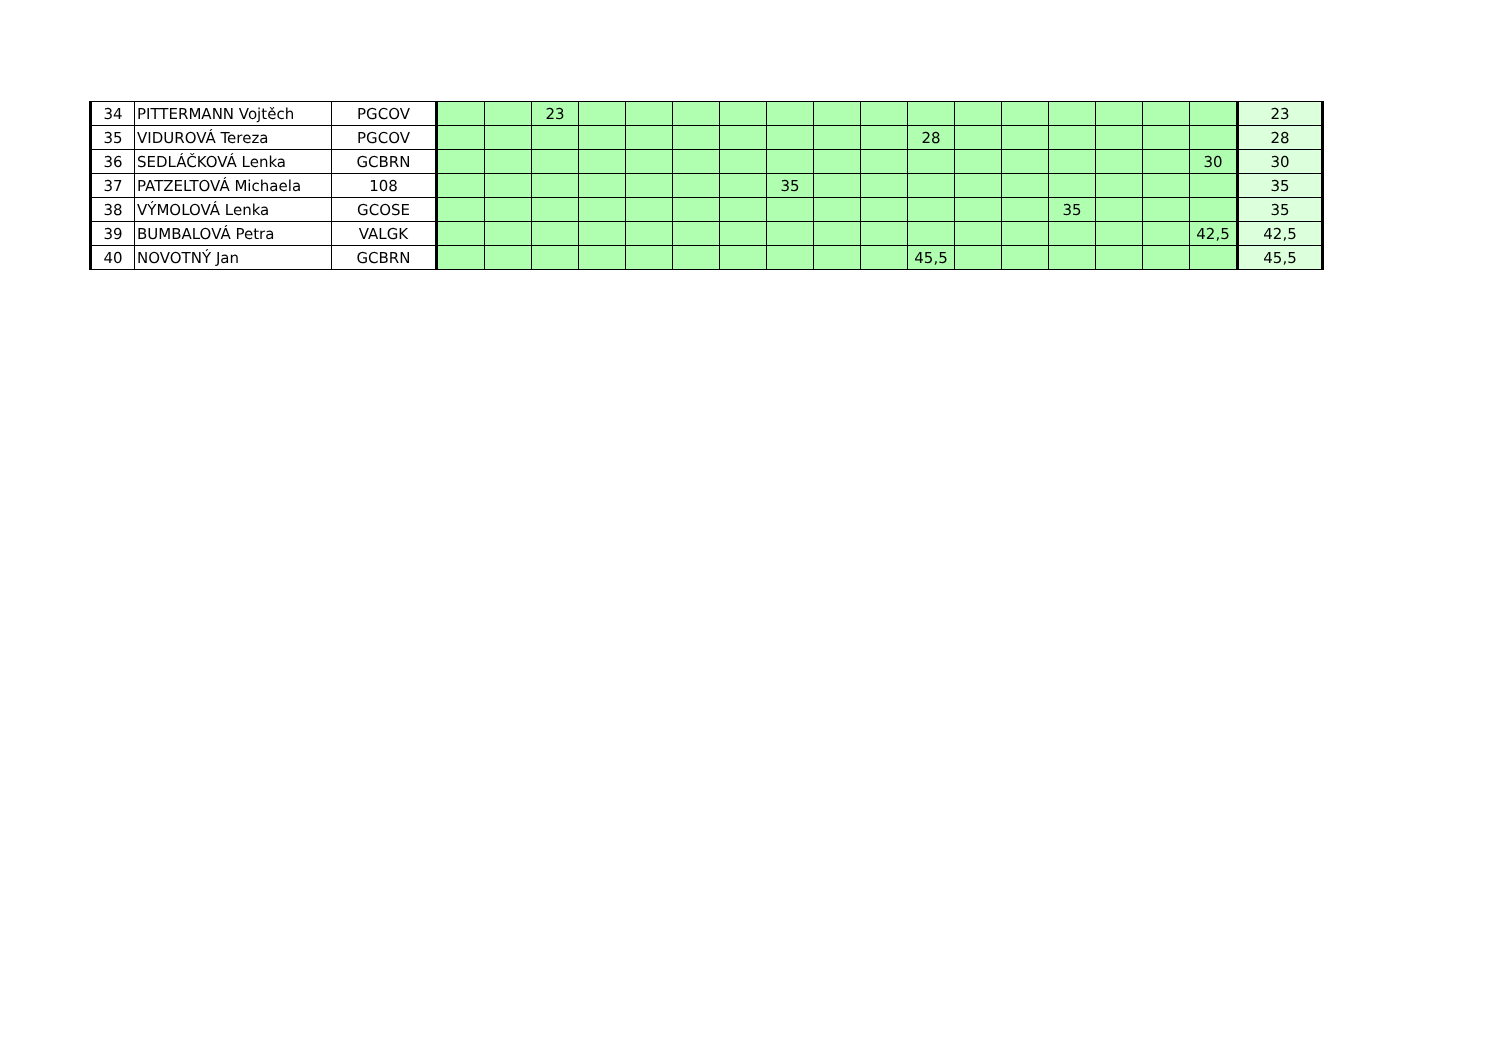| 34 | PITTERMANN Vojtěch | PGCOV | | | 23 | | | | | | | | | | | | | | | 23 |
| 35 | VIDUROVÁ Tereza | PGCOV | | | | | | | | | | | 28 | | | | | | | 28 |
| 36 | SEDLÁČKOVÁ Lenka | GCBRN | | | | | | | | | | | | | | | | | 30 | 30 |
| 37 | PATZELTOVÁ Michaela | 108 | | | | | | | | 35 | | | | | | | | | | 35 |
| 38 | VÝMOLOVÁ Lenka | GCOSE | | | | | | | | | | | | | | 35 | | | | 35 |
| 39 | BUMBALOVÁ Petra | VALGK | | | | | | | | | | | | | | | | | 42,5 | 42,5 |
| 40 | NOVOTNÝ Jan | GCBRN | | | | | | | | | | | 45,5 | | | | | | | 45,5 |